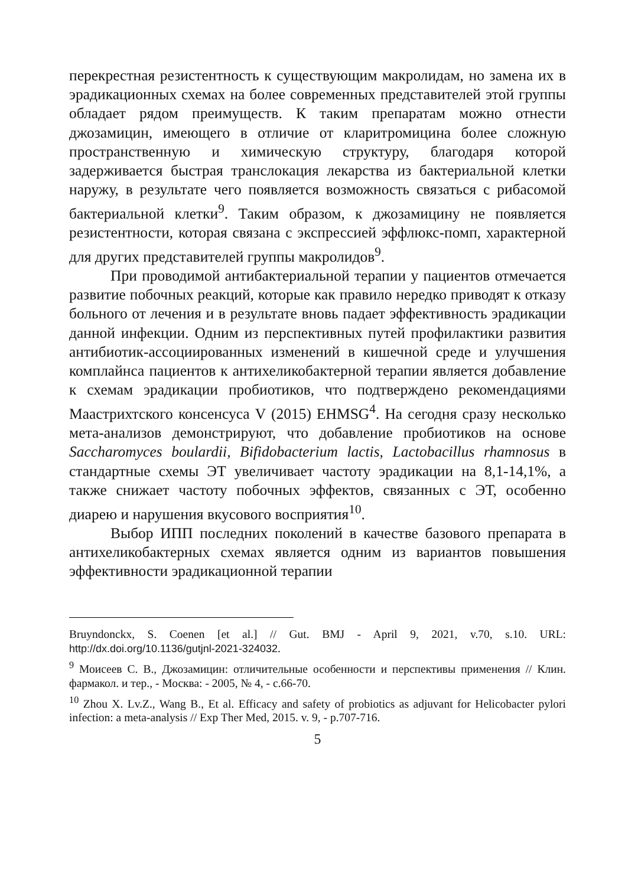перекрестная резистентность к существующим макролидам, но замена их в эрадикационных схемах на более современных представителей этой группы обладает рядом преимуществ. К таким препаратам можно отнести джозамицин, имеющего в отличие от кларитромицина более сложную пространственную и химическую структуру, благодаря которой задерживается быстрая транслокация лекарства из бактериальной клетки наружу, в результате чего появляется возможность связаться с рибасомой бактериальной клетки<sup>9</sup>. Таким образом, к джозамицину не появляется резистентности, которая связана с экспрессией эффлюкс-помп, характерной для других представителей группы макролидов<sup>9</sup>.
При проводимой антибактериальной терапии у пациентов отмечается развитие побочных реакций, которые как правило нередко приводят к отказу больного от лечения и в результате вновь падает эффективность эрадикации данной инфекции. Одним из перспективных путей профилактики развития антибиотик-ассоциированных изменений в кишечной среде и улучшения комплайнса пациентов к антихеликобактерной терапии является добавление к схемам эрадикации пробиотиков, что подтверждено рекомендациями Маастрихтского консенсуса V (2015) EHMSG<sup>4</sup>. На сегодня сразу несколько мета-анализов демонстрируют, что добавление пробиотиков на основе Saccharomyces boulardii, Bifidobacterium lactis, Lactobacillus rhamnosus в стандартные схемы ЭТ увеличивает частоту эрадикации на 8,1-14,1%, а также снижает частоту побочных эффектов, связанных с ЭТ, особенно диарею и нарушения вкусового восприятия<sup>10</sup>.
Выбор ИПП последних поколений в качестве базового препарата в антихеликобактерных схемах является одним из вариантов повышения эффективности эрадикационной терапии
Bruyndonckx, S. Coenen [et al.] // Gut. BMJ - April 9, 2021, v.70, s.10. URL: http://dx.doi.org/10.1136/gutjnl-2021-324032.
<sup>9</sup> Моисеев С. В., Джозамицин: отличительные особенности и перспективы применения // Клин. фармакол. и тер., - Москва: - 2005, № 4, - с.66-70.
<sup>10</sup> Zhou X. Lv.Z., Wang B., Et al. Efficacy and safety of probiotics as adjuvant for Helicobacter pylori infection: a meta-analysis // Exp Ther Med, 2015. v. 9, - p.707-716.
5